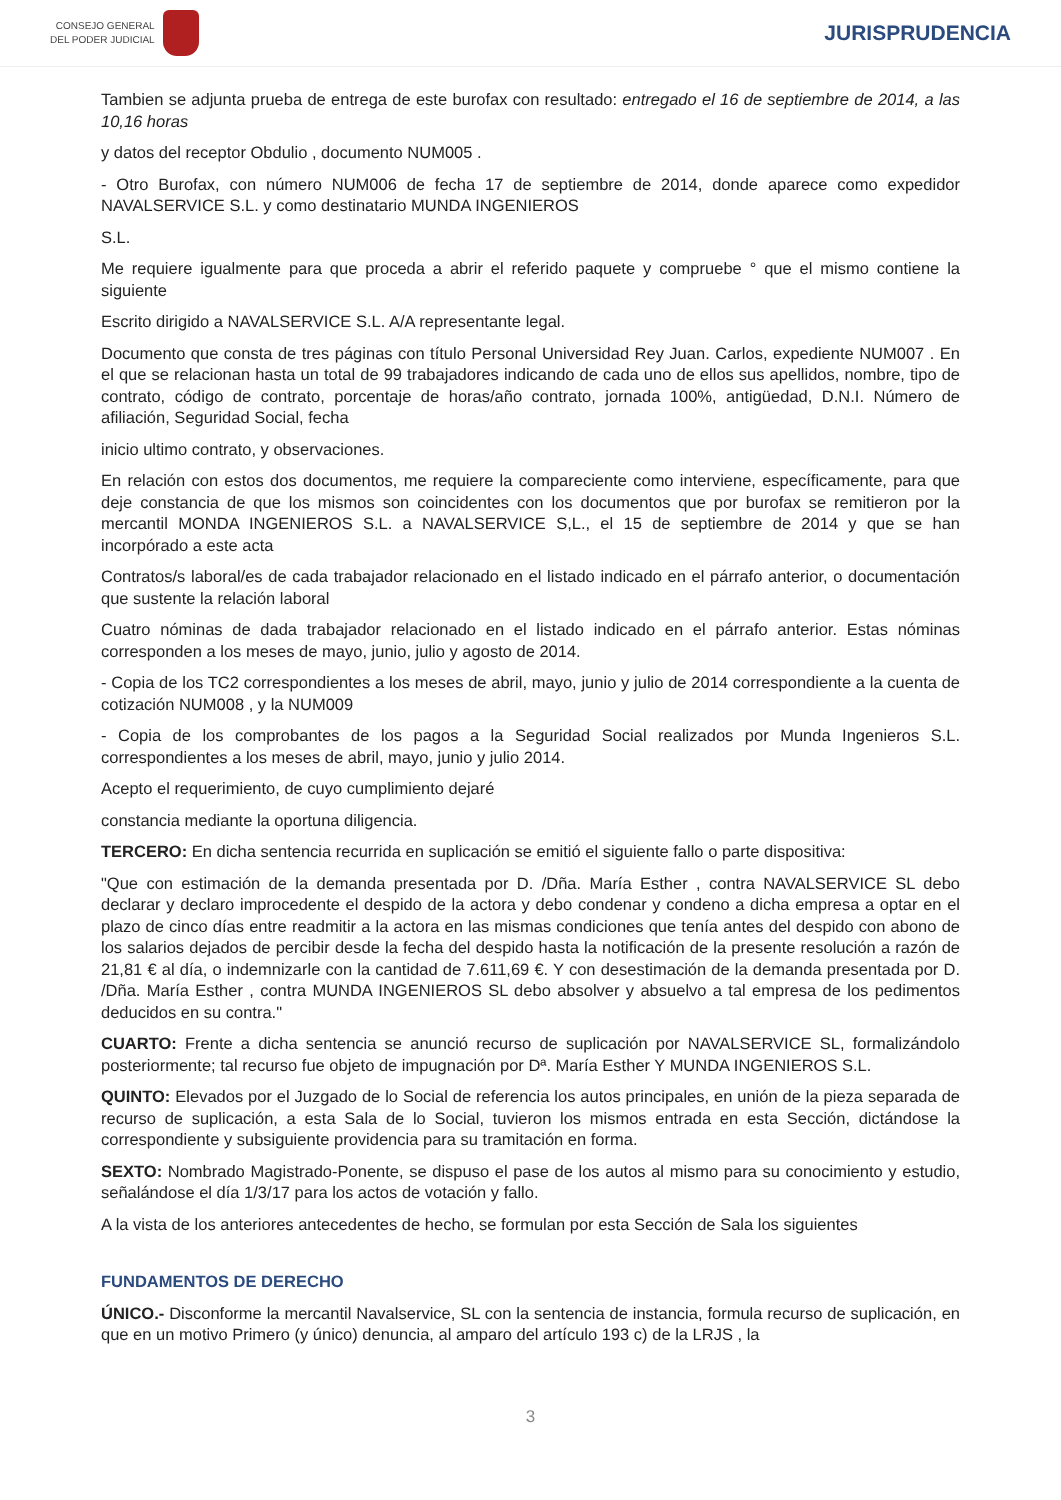CONSEJO GENERAL
DEL PODER JUDICIAL
JURISPRUDENCIA
Tambien se adjunta prueba de entrega de este burofax con resultado: entregado el 16 de septiembre de 2014, a las 10,16 horas
y datos del receptor Obdulio , documento NUM005 .
- Otro Burofax, con número NUM006 de fecha 17 de septiembre de 2014, donde aparece como expedidor NAVALSERVICE S.L. y como destinatario MUNDA INGENIEROS
S.L.
Me requiere igualmente para que proceda a abrir el referido paquete y compruebe ° que el mismo contiene la siguiente
Escrito dirigido a NAVALSERVICE S.L. A/A representante legal.
Documento que consta de tres páginas con título Personal Universidad Rey Juan. Carlos, expediente NUM007 . En el que se relacionan hasta un total de 99 trabajadores indicando de cada uno de ellos sus apellidos, nombre, tipo de contrato, código de contrato, porcentaje de horas/año contrato, jornada 100%, antigüedad, D.N.I. Número de afiliación, Seguridad Social, fecha
inicio ultimo contrato, y observaciones.
En relación con estos dos documentos, me requiere la compareciente como interviene, específicamente, para que deje constancia de que los mismos son coincidentes con los documentos que por burofax se remitieron por la mercantil MONDA INGENIEROS S.L. a NAVALSERVICE S,L., el 15 de septiembre de 2014 y que se han incorpórado a este acta
Contratos/s laboral/es de cada trabajador relacionado en el listado indicado en el párrafo anterior, o documentación que sustente la relación laboral
Cuatro nóminas de dada trabajador relacionado en el listado indicado en el párrafo anterior. Estas nóminas corresponden a los meses de mayo, junio, julio y agosto de 2014.
- Copia de los TC2 correspondientes a los meses de abril, mayo, junio y julio de 2014 correspondiente a la cuenta de cotización NUM008 , y la NUM009
- Copia de los comprobantes de los pagos a la Seguridad Social realizados por Munda Ingenieros S.L. correspondientes a los meses de abril, mayo, junio y julio 2014.
Acepto el requerimiento, de cuyo cumplimiento dejaré
constancia mediante la oportuna diligencia.
TERCERO: En dicha sentencia recurrida en suplicación se emitió el siguiente fallo o parte dispositiva:
"Que con estimación de la demanda presentada por D. /Dña. María Esther , contra NAVALSERVICE SL debo declarar y declaro improcedente el despido de la actora y debo condenar y condeno a dicha empresa a optar en el plazo de cinco días entre readmitir a la actora en las mismas condiciones que tenía antes del despido con abono de los salarios dejados de percibir desde la fecha del despido hasta la notificación de la presente resolución a razón de 21,81 € al día, o indemnizarle con la cantidad de 7.611,69 €. Y con desestimación de la demanda presentada por D. /Dña. María Esther , contra MUNDA INGENIEROS SL debo absolver y absuelvo a tal empresa de los pedimentos deducidos en su contra."
CUARTO: Frente a dicha sentencia se anunció recurso de suplicación por NAVALSERVICE SL, formalizándolo posteriormente; tal recurso fue objeto de impugnación por Dª. María Esther Y MUNDA INGENIEROS S.L.
QUINTO: Elevados por el Juzgado de lo Social de referencia los autos principales, en unión de la pieza separada de recurso de suplicación, a esta Sala de lo Social, tuvieron los mismos entrada en esta Sección, dictándose la correspondiente y subsiguiente providencia para su tramitación en forma.
SEXTO: Nombrado Magistrado-Ponente, se dispuso el pase de los autos al mismo para su conocimiento y estudio, señalándose el día 1/3/17 para los actos de votación y fallo.
A la vista de los anteriores antecedentes de hecho, se formulan por esta Sección de Sala los siguientes
FUNDAMENTOS DE DERECHO
ÚNICO.- Disconforme la mercantil Navalservice, SL con la sentencia de instancia, formula recurso de suplicación, en que en un motivo Primero (y único) denuncia, al amparo del artículo 193 c) de la LRJS , la
3